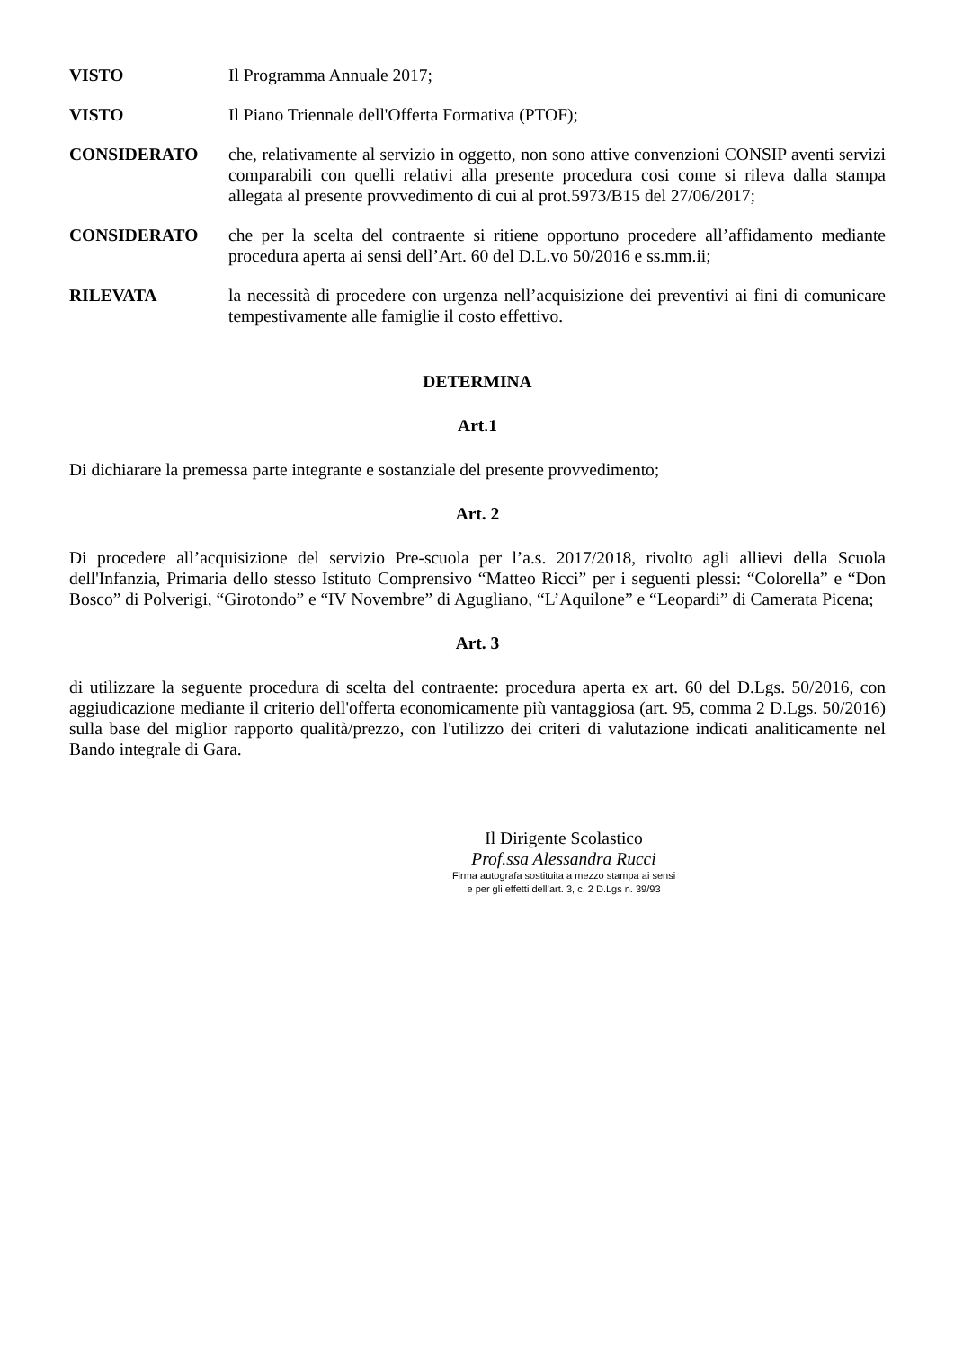VISTO Il Programma Annuale 2017;
VISTO Il Piano Triennale dell'Offerta Formativa (PTOF);
CONSIDERATO che, relativamente al servizio in oggetto, non sono attive convenzioni CONSIP aventi servizi comparabili con quelli relativi alla presente procedura cosi come si rileva dalla stampa allegata al presente provvedimento di cui al prot.5973/B15 del 27/06/2017;
CONSIDERATO che per la scelta del contraente si ritiene opportuno procedere all’affidamento mediante procedura aperta ai sensi dell’Art. 60 del D.L.vo 50/2016 e ss.mm.ii;
RILEVATA la necessità di procedere con urgenza nell’acquisizione dei preventivi ai fini di comunicare tempestivamente alle famiglie il costo effettivo.
DETERMINA
Art.1
Di dichiarare la premessa parte integrante e sostanziale del presente provvedimento;
Art. 2
Di procedere all’acquisizione del servizio Pre-scuola per l’a.s. 2017/2018, rivolto agli allievi della Scuola dell'Infanzia, Primaria dello stesso Istituto Comprensivo “Matteo Ricci” per i seguenti plessi: “Colorella” e “Don Bosco” di Polverigi, “Girotondo” e “IV Novembre” di Agugliano, “L’Aquilone” e “Leopardi” di Camerata Picena;
Art. 3
di utilizzare la seguente procedura di scelta del contraente: procedura aperta ex art. 60 del D.Lgs. 50/2016, con aggiudicazione mediante il criterio dell'offerta economicamente più vantaggiosa (art. 95, comma 2 D.Lgs. 50/2016) sulla base del miglior rapporto qualità/prezzo, con l'utilizzo dei criteri di valutazione indicati analiticamente nel Bando integrale di Gara.
Il Dirigente Scolastico
Prof.ssa Alessandra Rucci
Firma autografa sostituita a mezzo stampa ai sensi
e per gli effetti dell’art. 3, c. 2 D.Lgs n. 39/93